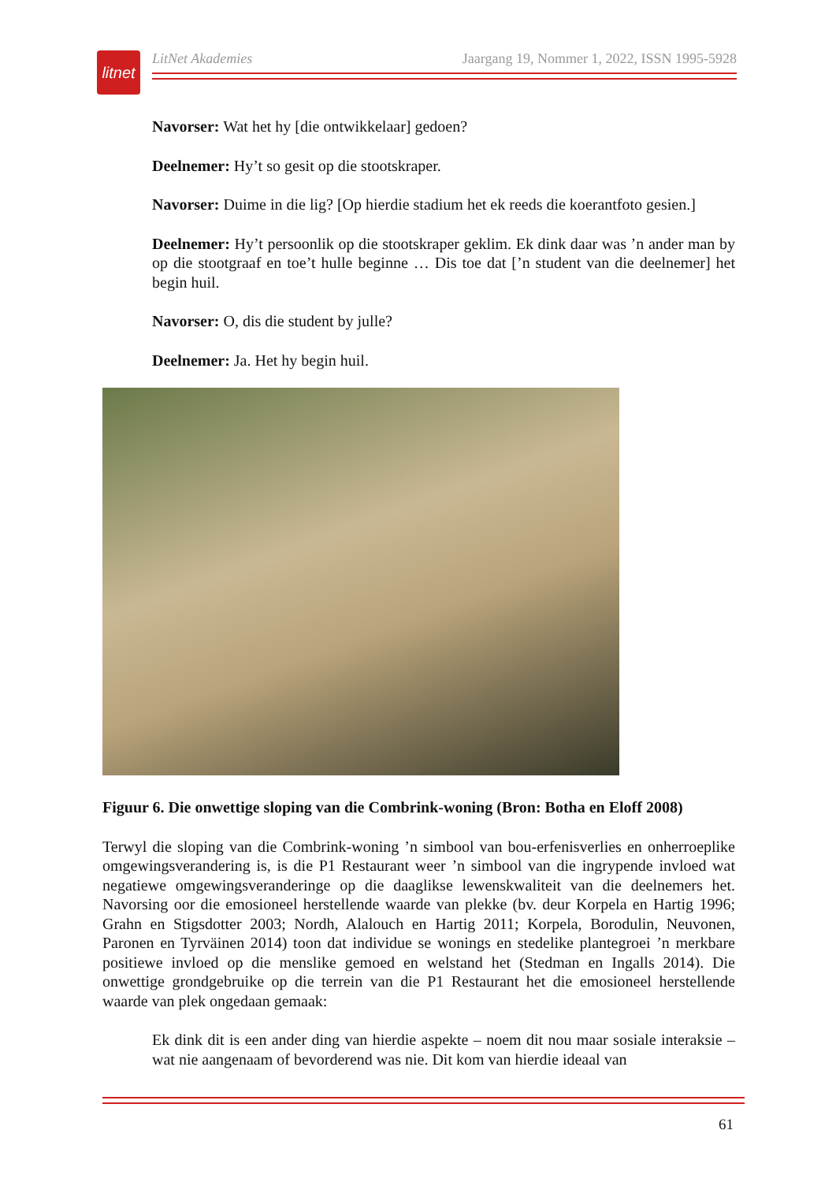litnet
LitNet Akademies Jaargang 19, Nommer 1, 2022, ISSN 1995-5928
Navorser: Wat het hy [die ontwikkelaar] gedoen?
Deelnemer: Hy’t so gesit op die stootskraper.
Navorser: Duime in die lig? [Op hierdie stadium het ek reeds die koerantfoto gesien.]
Deelnemer: Hy’t persoonlik op die stootskraper geklim. Ek dink daar was ’n ander man by op die stootgraaf en toe’t hulle beginne … Dis toe dat [’n student van die deelnemer] het begin huil.
Navorser: O, dis die student by julle?
Deelnemer: Ja. Het hy begin huil.
Figuur 6. Die onwettige sloping van die Combrink-woning (Bron: Botha en Eloff 2008)
Terwyl die sloping van die Combrink-woning ’n simbool van bou-erfenisverlies en onherroep­like omgewingsverandering is, is die P1 Restaurant weer ’n simbool van die ingrypende invloed wat negatiewe omgewingsveranderinge op die daaglikse lewenskwaliteit van die deel­nemers het. Navorsing oor die emosioneel herstellende waarde van plekke (bv. deur Korpela en Hartig 1996; Grahn en Stigsdotter 2003; Nordh, Alalouch en Hartig 2011; Korpela, Borodulin, Neuvonen, Paronen en Tyrväinen 2014) toon dat individue se wonings en stedelike plantegroei ’n merkbare positiewe invloed op die menslike gemoed en welstand het (Stedman en Ingalls 2014). Die onwettige grondgebruike op die terrein van die P1 Restaurant het die emosioneel herstellende waarde van plek ongedaan gemaak:
Ek dink dit is een ander ding van hierdie aspekte – noem dit nou maar sosiale interaksie – wat nie aangenaam of bevorderend was nie. Dit kom van hierdie ideaal van
61